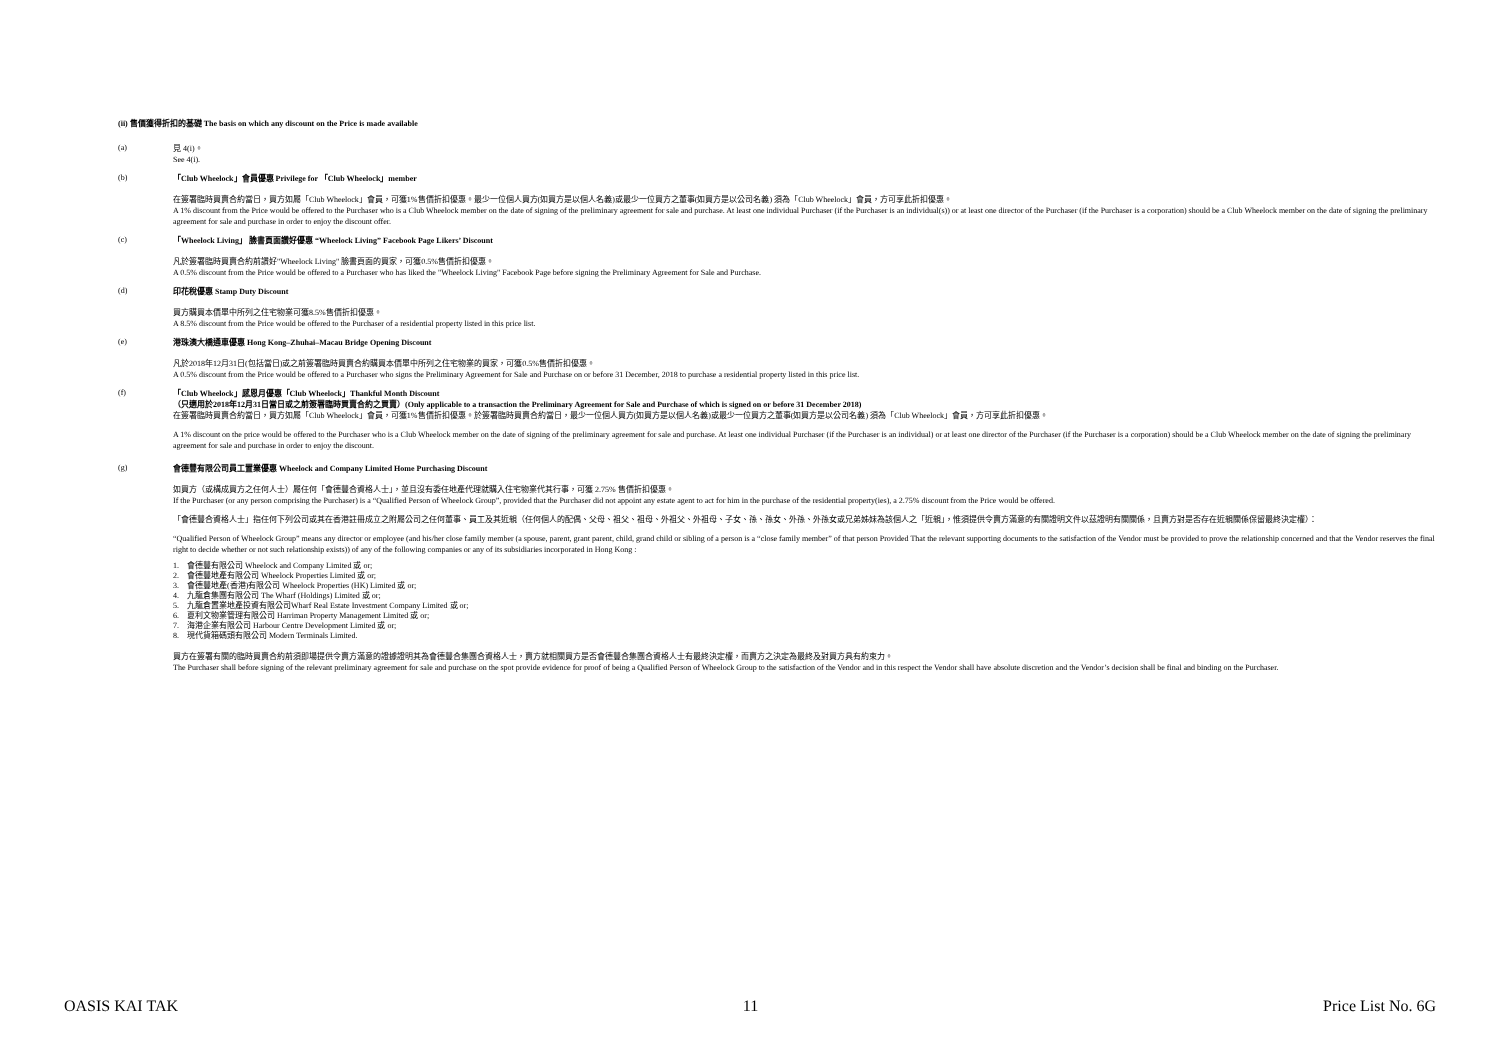(ii) 售價獲得折扣的基礎 The basis on which any discount on the Price is made available
(a)
見 4(i)。
See 4(i).
(b)
「Club Wheelock」會員優惠 Privilege for 「Club Wheelock」member
在簽署臨時買賣合約當日，買方如屬「Club Wheelock」會員，可獲1%售價折扣優惠。最少一位個人買方(如買方是以個人名義)或最少一位買方之董事(如買方是以公司名義) 須為「Club Wheelock」會員，方可享此折扣優惠。
A 1% discount from the Price would be offered to the Purchaser who is a Club Wheelock member on the date of signing of the preliminary agreement for sale and purchase. At least one individual Purchaser (if the Purchaser is an individual(s)) or at least one director of the Purchaser (if the Purchaser is a corporation) should be a Club Wheelock member on the date of signing the preliminary agreement for sale and purchase in order to enjoy the discount offer.
(c)
「Wheelock Living」 臉書頁面讚好優惠 “Wheelock Living” Facebook Page Likers’ Discount
凡於簽署臨時買賣合約前讚好"Wheelock Living" 臉書頁面的買家，可獲0.5%售價折扣優惠。
A 0.5% discount from the Price would be offered to a Purchaser who has liked the "Wheelock Living" Facebook Page before signing the Preliminary Agreement for Sale and Purchase.
(d)
印花稅優惠 Stamp Duty Discount
買方購買本價單中所列之住宅物業可獲8.5%售價折扣優惠。
A 8.5% discount from the Price would be offered to the Purchaser of a residential property listed in this price list.
(e)
港珠澳大橋通車優惠 Hong Kong–Zhuhai–Macau Bridge Opening Discount
凡於2018年12月31日(包括當日)或之前簽署臨時買賣合約購買本價單中所列之住宅物業的買家，可獲0.5%售價折扣優惠。
A 0.5% discount from the Price would be offered to a Purchaser who signs the Preliminary Agreement for Sale and Purchase on or before 31 December, 2018 to purchase a residential property listed in this price list.
(f)
「Club Wheelock」感恩月優惠「Club Wheelock」Thankful Month Discount
（只適用於2018年12月31日當日或之前簽署臨時買賣合約之買賣）(Only applicable to a transaction the Preliminary Agreement for Sale and Purchase of which is signed on or before 31 December 2018)
在簽署臨時買賣合約當日，買方如屬「Club Wheelock」會員，可獲1%售價折扣優惠。於簽署臨時買賣合約當日，最少一位個人買方(如買方是以個人名義)或最少一位買方之董事(如買方是以公司名義) 須為「Club Wheelock」會員，方可享此折扣優惠。
A 1% discount on the price would be offered to the Purchaser who is a Club Wheelock member on the date of signing of the preliminary agreement for sale and purchase. At least one individual Purchaser (if the Purchaser is an individual) or at least one director of the Purchaser (if the Purchaser is a corporation) should be a Club Wheelock member on the date of signing the preliminary agreement for sale and purchase in order to enjoy the discount.
(g)
會德豐有限公司員工置業優惠 Wheelock and Company Limited Home Purchasing Discount
如買方（或構成買方之任何人士）屬任何「會德豐合資格人士」，並且沒有委任地產代理就購入住宅物業代其行事，可獲 2.75% 售價折扣優惠。
If the Purchaser (or any person comprising the Purchaser) is a “Qualified Person of Wheelock Group”, provided that the Purchaser did not appoint any estate agent to act for him in the purchase of the residential property(ies), a 2.75% discount from the Price would be offered.
「會德豐合資格人士」指任何下列公司或其在香港註冊成立之附屬公司之任何董事、員工及其近親（任何個人的配偶、父母、祖父、祖母、外祖父、外祖母、子女、孫、孫女、外孫、外孫女或兄弟姊妹為該個人之「近親」，惟須提供令賣方滿意的有關證明文件以茲證明有關關係，且賣方對是否存在近親關係保留最終決定權）：
“Qualified Person of Wheelock Group” means any director or employee (and his/her close family member (a spouse, parent, grant parent, child, grand child or sibling of a person is a “close family member” of that person Provided That the relevant supporting documents to the satisfaction of the Vendor must be provided to prove the relationship concerned and that the Vendor reserves the final right to decide whether or not such relationship exists)) of any of the following companies or any of its subsidiaries incorporated in Hong Kong :
1. 會德豐有限公司 Wheelock and Company Limited 或 or;
2. 會德豐地產有限公司 Wheelock Properties Limited 或 or;
3. 會德豐地產(香港)有限公司 Wheelock Properties (HK) Limited 或 or;
4. 九龍倉集團有限公司 The Wharf (Holdings) Limited 或 or;
5. 九龍倉置業地產投資有限公司Wharf Real Estate Investment Company Limited 或 or;
6. 夏利文物業管理有限公司 Harriman Property Management Limited 或 or;
7. 海港企業有限公司 Harbour Centre Development Limited 或 or;
8. 現代貨箱碼頭有限公司 Modern Terminals Limited.
買方在簽署有關的臨時買賣合約前須即場提供令賣方滿意的證據證明其為會德豐合集團合資格人士，賣方就相關買方是否會德豐合集團合資格人士有最終決定權，而賣方之決定為最終及對買方具有約束力。
The Purchaser shall before signing of the relevant preliminary agreement for sale and purchase on the spot provide evidence for proof of being a Qualified Person of Wheelock Group to the satisfaction of the Vendor and in this respect the Vendor shall have absolute discretion and the Vendor’s decision shall be final and binding on the Purchaser.
OASIS KAI TAK 11 Price List No. 6G